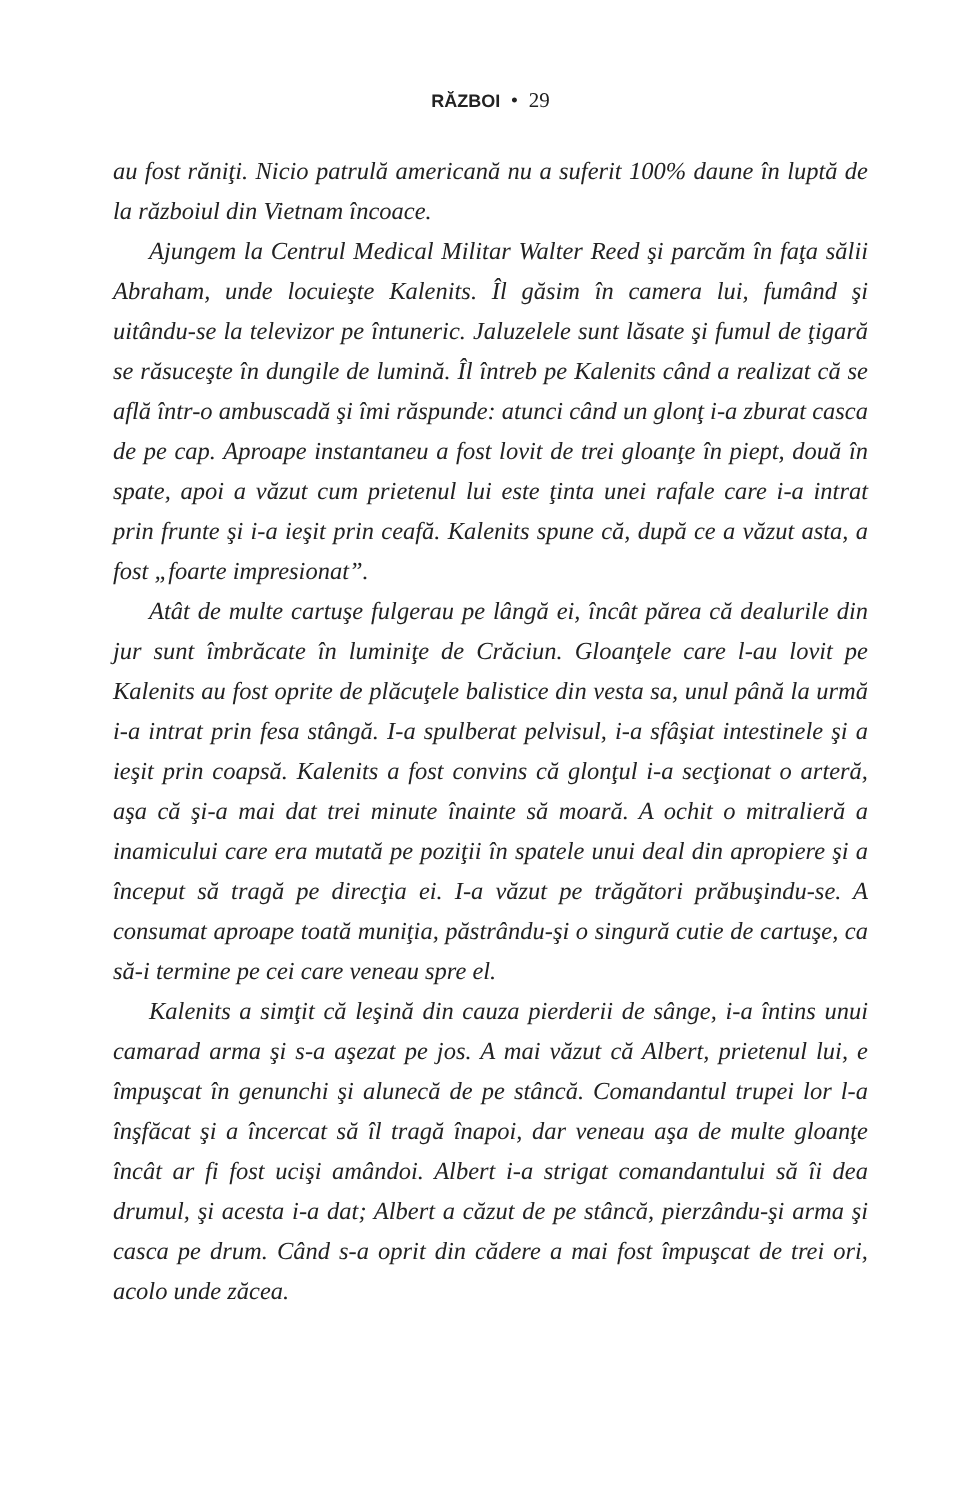RĂZBOI • 29
au fost răniţi. Nicio patrulă americană nu a suferit 100% daune în luptă de la războiul din Vietnam încoace.
Ajungem la Centrul Medical Militar Walter Reed şi parcăm în faţa sălii Abraham, unde locuieşte Kalenits. Îl găsim în camera lui, fumând şi uitându-se la televizor pe întuneric. Jaluzelele sunt lăsate şi fumul de ţigară se răsuceşte în dungile de lumină. Îl întreb pe Kalenits când a realizat că se află într-o ambuscadă şi îmi răspunde: atunci când un glonţ i-a zburat casca de pe cap. Aproape instantaneu a fost lovit de trei gloanţe în piept, două în spate, apoi a văzut cum prietenul lui este ţinta unei rafale care i-a intrat prin frunte şi i-a ieşit prin ceafă. Kalenits spune că, după ce a văzut asta, a fost „foarte impresionat”.
Atât de multe cartuşe fulgerau pe lângă ei, încât părea că dealurile din jur sunt îmbrăcate în luminiţe de Crăciun. Gloanţele care l-au lovit pe Kalenits au fost oprite de plăcuţele balistice din vesta sa, unul până la urmă i-a intrat prin fesa stângă. I-a spulberat pelvisul, i-a sfâşiat intestinele şi a ieşit prin coapsă. Kalenits a fost convins că glonţul i-a secţionat o arteră, aşa că şi-a mai dat trei minute înainte să moară. A ochit o mitralieră a inamicului care era mutată pe poziţii în spatele unui deal din apropiere şi a început să tragă pe direcţia ei. I-a văzut pe trăgători prăbuşindu-se. A consumat aproape toată muniţia, păstrându-şi o singură cutie de cartuşe, ca să-i termine pe cei care veneau spre el.
Kalenits a simţit că leşină din cauza pierderii de sânge, i-a întins unui camarad arma şi s-a aşezat pe jos. A mai văzut că Albert, prietenul lui, e împuşcat în genunchi şi alunecă de pe stâncă. Comandantul trupei lor l-a înşfăcat şi a încercat să îl tragă înapoi, dar veneau aşa de multe gloanţe încât ar fi fost ucişi amândoi. Albert i-a strigat comandantului să îi dea drumul, şi acesta i-a dat; Albert a căzut de pe stâncă, pierzându-şi arma şi casca pe drum. Când s-a oprit din cădere a mai fost împuşcat de trei ori, acolo unde zăcea.